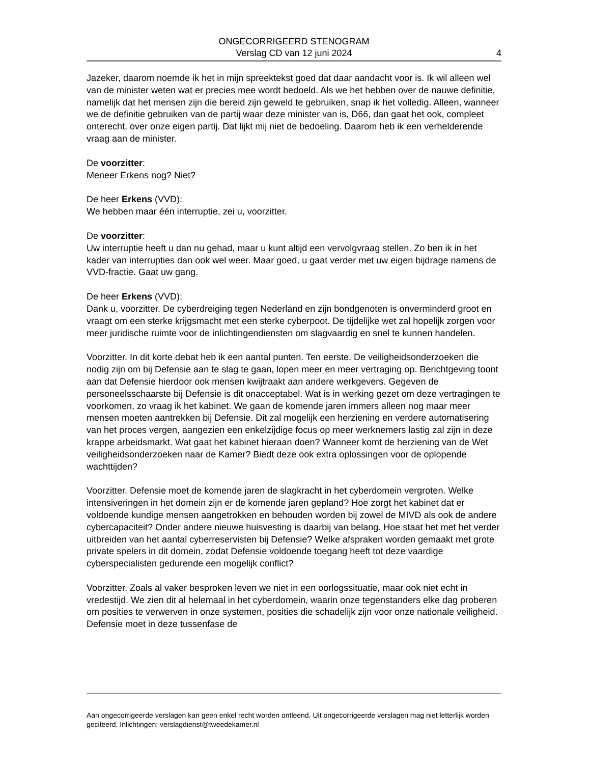ONGECORRIGEERD STENOGRAM
Verslag CD van 12 juni 2024
4
Jazeker, daarom noemde ik het in mijn spreektekst goed dat daar aandacht voor is. Ik wil alleen wel van de minister weten wat er precies mee wordt bedoeld. Als we het hebben over de nauwe definitie, namelijk dat het mensen zijn die bereid zijn geweld te gebruiken, snap ik het volledig. Alleen, wanneer we de definitie gebruiken van de partij waar deze minister van is, D66, dan gaat het ook, compleet onterecht, over onze eigen partij. Dat lijkt mij niet de bedoeling. Daarom heb ik een verhelderende vraag aan de minister.
De voorzitter:
Meneer Erkens nog? Niet?
De heer Erkens (VVD):
We hebben maar één interruptie, zei u, voorzitter.
De voorzitter:
Uw interruptie heeft u dan nu gehad, maar u kunt altijd een vervolgvraag stellen. Zo ben ik in het kader van interrupties dan ook wel weer. Maar goed, u gaat verder met uw eigen bijdrage namens de VVD-fractie. Gaat uw gang.
De heer Erkens (VVD):
Dank u, voorzitter. De cyberdreiging tegen Nederland en zijn bondgenoten is onverminderd groot en vraagt om een sterke krijgsmacht met een sterke cyberpoot. De tijdelijke wet zal hopelijk zorgen voor meer juridische ruimte voor de inlichtingendiensten om slagvaardig en snel te kunnen handelen.
Voorzitter. In dit korte debat heb ik een aantal punten. Ten eerste. De veiligheidsonderzoeken die nodig zijn om bij Defensie aan te slag te gaan, lopen meer en meer vertraging op. Berichtgeving toont aan dat Defensie hierdoor ook mensen kwijtraakt aan andere werkgevers. Gegeven de personeelsschaarste bij Defensie is dit onacceptabel. Wat is in werking gezet om deze vertragingen te voorkomen, zo vraag ik het kabinet. We gaan de komende jaren immers alleen nog maar meer mensen moeten aantrekken bij Defensie. Dit zal mogelijk een herziening en verdere automatisering van het proces vergen, aangezien een enkelzijdige focus op meer werknemers lastig zal zijn in deze krappe arbeidsmarkt. Wat gaat het kabinet hieraan doen? Wanneer komt de herziening van de Wet veiligheidsonderzoeken naar de Kamer? Biedt deze ook extra oplossingen voor de oplopende wachttijden?
Voorzitter. Defensie moet de komende jaren de slagkracht in het cyberdomein vergroten. Welke intensiveringen in het domein zijn er de komende jaren gepland? Hoe zorgt het kabinet dat er voldoende kundige mensen aangetrokken en behouden worden bij zowel de MIVD als ook de andere cybercapaciteit? Onder andere nieuwe huisvesting is daarbij van belang. Hoe staat het met het verder uitbreiden van het aantal cyberreservisten bij Defensie? Welke afspraken worden gemaakt met grote private spelers in dit domein, zodat Defensie voldoende toegang heeft tot deze vaardige cyberspecialisten gedurende een mogelijk conflict?
Voorzitter. Zoals al vaker besproken leven we niet in een oorlogssituatie, maar ook niet echt in vredestijd. We zien dit al helemaal in het cyberdomein, waarin onze tegenstanders elke dag proberen om posities te verwerven in onze systemen, posities die schadelijk zijn voor onze nationale veiligheid. Defensie moet in deze tussenfase de
Aan ongecorrigeerde verslagen kan geen enkel recht worden ontleend. Uit ongecorrigeerde verslagen mag niet letterlijk worden geciteerd. Inlichtingen: verslagdienst@tweedekamer.nl